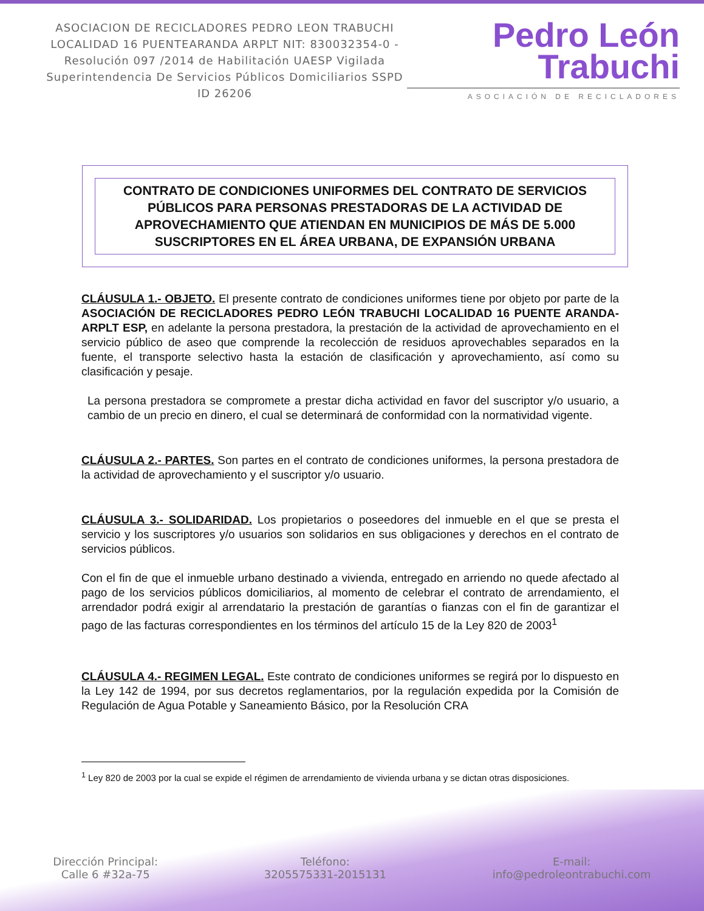ASOCIACION DE RECICLADORES PEDRO LEON TRABUCHI LOCALIDAD 16 PUENTEARANDA ARPLT NIT: 830032354-0 -Resolución 097 /2014 de Habilitación UAESP Vigilada Superintendencia De Servicios Públicos Domiciliarios SSPD ID 26206
Pedro León
Trabuchi
ASOCIACIÓN DE RECICLADORES
CONTRATO DE CONDICIONES UNIFORMES DEL CONTRATO DE SERVICIOS PÚBLICOS PARA PERSONAS PRESTADORAS DE LA ACTIVIDAD DE APROVECHAMIENTO QUE ATIENDAN EN MUNICIPIOS DE MÁS DE 5.000 SUSCRIPTORES EN EL ÁREA URBANA, DE EXPANSIÓN URBANA
CLÁUSULA 1.- OBJETO. El presente contrato de condiciones uniformes tiene por objeto por parte de la ASOCIACIÓN DE RECICLADORES PEDRO LEÓN TRABUCHI LOCALIDAD 16 PUENTE ARANDA-ARPLT ESP, en adelante la persona prestadora, la prestación de la actividad de aprovechamiento en el servicio público de aseo que comprende la recolección de residuos aprovechables separados en la fuente, el transporte selectivo hasta la estación de clasificación y aprovechamiento, así como su clasificación y pesaje.
La persona prestadora se compromete a prestar dicha actividad en favor del suscriptor y/o usuario, a cambio de un precio en dinero, el cual se determinará de conformidad con la normatividad vigente.
CLÁUSULA 2.- PARTES. Son partes en el contrato de condiciones uniformes, la persona prestadora de la actividad de aprovechamiento y el suscriptor y/o usuario.
CLÁUSULA 3.- SOLIDARIDAD. Los propietarios o poseedores del inmueble en el que se presta el servicio y los suscriptores y/o usuarios son solidarios en sus obligaciones y derechos en el contrato de servicios públicos.
Con el fin de que el inmueble urbano destinado a vivienda, entregado en arriendo no quede afectado al pago de los servicios públicos domiciliarios, al momento de celebrar el contrato de arrendamiento, el arrendador podrá exigir al arrendatario la prestación de garantías o fianzas con el fin de garantizar el pago de las facturas correspondientes en los términos del artículo 15 de la Ley 820 de 2003<sup>1</sup>
CLÁUSULA 4.- REGIMEN LEGAL. Este contrato de condiciones uniformes se regirá por lo dispuesto en la Ley 142 de 1994, por sus decretos reglamentarios, por la regulación expedida por la Comisión de Regulación de Agua Potable y Saneamiento Básico, por la Resolución CRA
<sup>1</sup> Ley 820 de 2003 por la cual se expide el régimen de arrendamiento de vivienda urbana y se dictan otras disposiciones.
Dirección Principal:
Calle 6 #32a-75
Teléfono:
3205575331-2015131
E-mail:
info@pedroleontrabuchi.com